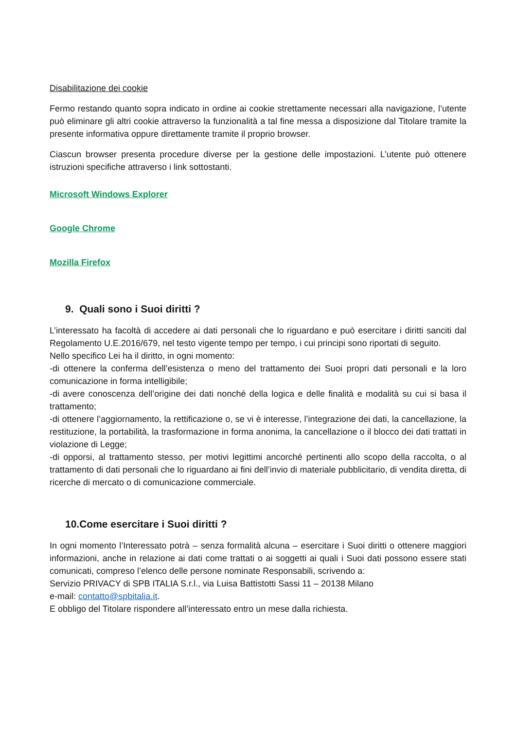Disabilitazione dei cookie
Fermo restando quanto sopra indicato in ordine ai cookie strettamente necessari alla navigazione, l’utente può eliminare gli altri cookie attraverso la funzionalità a tal fine messa a disposizione dal Titolare tramite la presente informativa oppure direttamente tramite il proprio browser.
Ciascun browser presenta procedure diverse per la gestione delle impostazioni. L’utente può ottenere istruzioni specifiche attraverso i link sottostanti.
Microsoft Windows Explorer
Google Chrome
Mozilla Firefox
9. Quali sono i Suoi diritti ?
L’interessato ha facoltà di accedere ai dati personali che lo riguardano e può esercitare i diritti sanciti dal Regolamento U.E.2016/679, nel testo vigente tempo per tempo, i cui principi sono riportati di seguito.
Nello specifico Lei ha il diritto, in ogni momento:
-di ottenere la conferma dell’esistenza o meno del trattamento dei Suoi propri dati personali e la loro comunicazione in forma intelligibile;
-di avere conoscenza dell’origine dei dati nonché della logica e delle finalità e modalità su cui si basa il trattamento;
-di ottenere l’aggiornamento, la rettificazione o, se vi è interesse, l’integrazione dei dati, la cancellazione, la restituzione, la portabilità, la trasformazione in forma anonima, la cancellazione o il blocco dei dati trattati in violazione di Legge;
-di opporsi, al trattamento stesso, per motivi legittimi ancorché pertinenti allo scopo della raccolta, o al trattamento di dati personali che lo riguardano ai fini dell’invio di materiale pubblicitario, di vendita diretta, di ricerche di mercato o di comunicazione commerciale.
10.Come esercitare i Suoi diritti ?
In ogni momento l’Interessato potrà – senza formalità alcuna – esercitare i Suoi diritti o ottenere maggiori informazioni, anche in relazione ai dati come trattati o ai soggetti ai quali i Suoi dati possono essere stati comunicati, compreso l’elenco delle persone nominate Responsabili, scrivendo a:
Servizio PRIVACY di SPB ITALIA S.r.l., via Luisa Battistotti Sassi 11 – 20138 Milano
e-mail: contatto@spbitalia.it.
E obbligo del Titolare rispondere all’interessato entro un mese dalla richiesta.